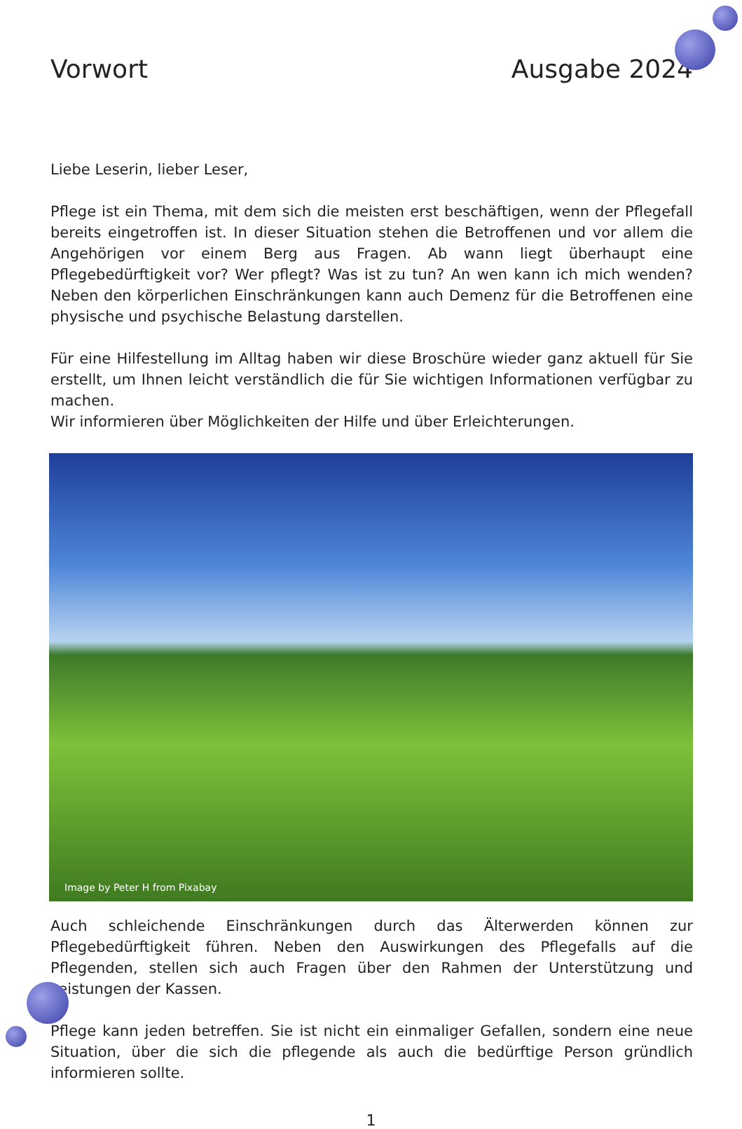Vorwort Ausgabe 2024
Liebe Leserin, lieber Leser,
Pflege ist ein Thema, mit dem sich die meisten erst beschäftigen, wenn der Pflegefall bereits eingetroffen ist. In dieser Situation stehen die Betroffenen und vor allem die Angehörigen vor einem Berg aus Fragen. Ab wann liegt überhaupt eine Pflegebedürftigkeit vor? Wer pflegt? Was ist zu tun? An wen kann ich mich wenden? Neben den körperlichen Einschränkungen kann auch Demenz für die Betroffenen eine physische und psychische Belastung darstellen.
Für eine Hilfestellung im Alltag haben wir diese Broschüre wieder ganz aktuell für Sie erstellt, um Ihnen leicht verständlich die für Sie wichtigen Informationen verfügbar zu machen.
Wir informieren über Möglichkeiten der Hilfe und über Erleichterungen.
Image by Peter H from Pixabay
Auch schleichende Einschränkungen durch das Älterwerden können zur Pflegebedürftigkeit führen. Neben den Auswirkungen des Pflegefalls auf die Pflegenden, stellen sich auch Fragen über den Rahmen der Unterstützung und Leistungen der Kassen.
Pflege kann jeden betreffen. Sie ist nicht ein einmaliger Gefallen, sondern eine neue Situation, über die sich die pflegende als auch die bedürftige Person gründlich informieren sollte.
1